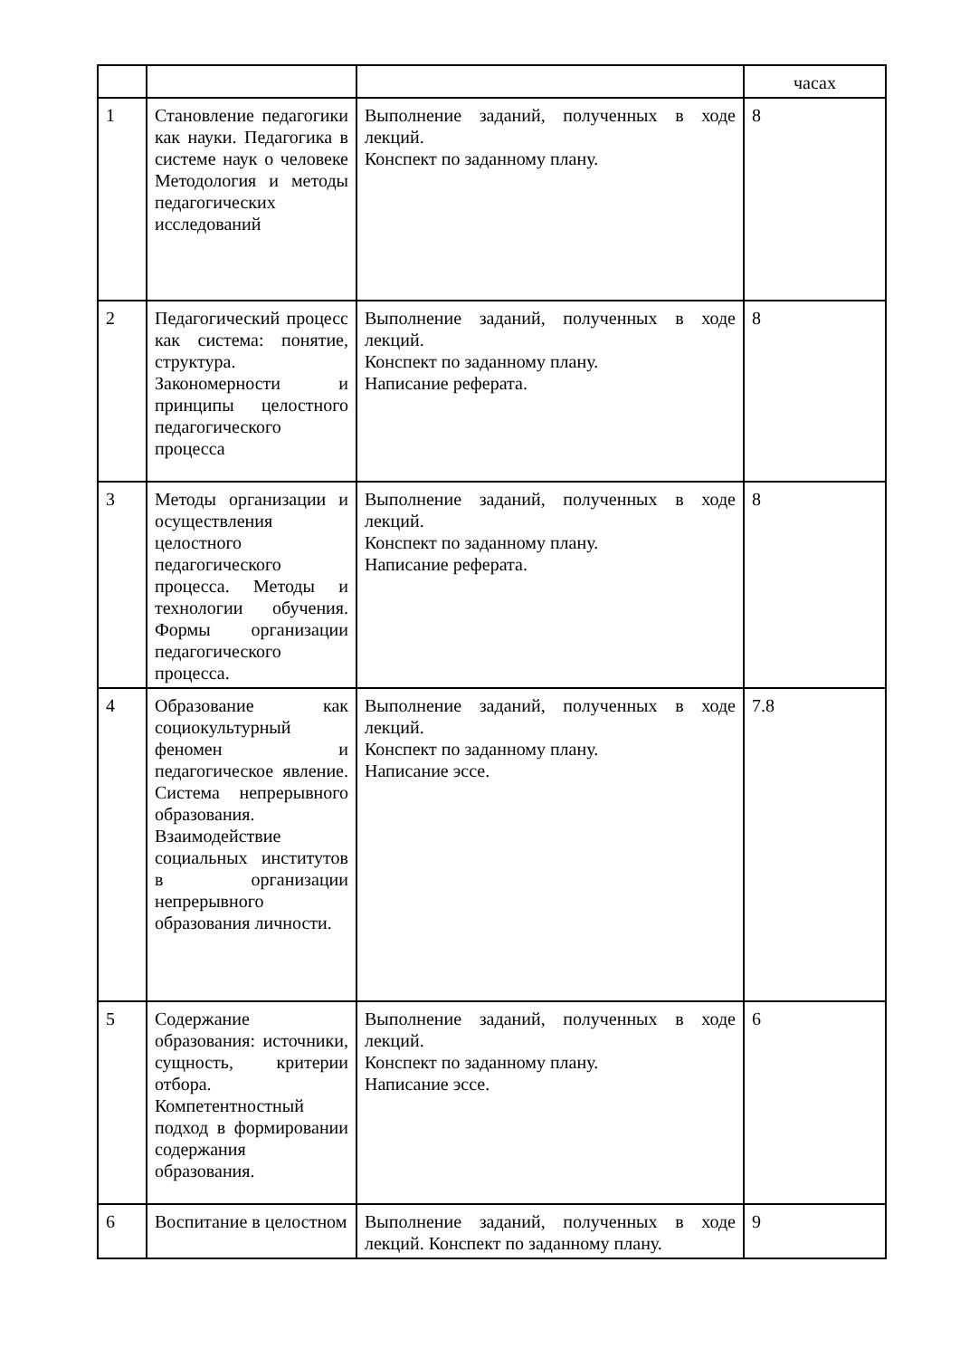| | | | часах |
| 1 | Становление педагогики как науки. Педагогика в системе наук о человеке Методология и методы педагогических исследований | Выполнение заданий, полученных в ходе лекций. Конспект по заданному плану. | 8 |
| 2 | Педагогический процесс как система: понятие, структура. Закономерности и принципы целостного педагогического процесса | Выполнение заданий, полученных в ходе лекций. Конспект по заданному плану. Написание реферата. | 8 |
| 3 | Методы организации и осуществления целостного педагогического процесса. Методы и технологии обучения. Формы организации педагогического процесса. | Выполнение заданий, полученных в ходе лекций. Конспект по заданному плану. Написание реферата. | 8 |
| 4 | Образование как социокультурный феномен и педагогическое явление. Система непрерывного образования. Взаимодействие социальных институтов в организации непрерывного образования личности. | Выполнение заданий, полученных в ходе лекций. Конспект по заданному плану. Написание эссе. | 7.8 |
| 5 | Содержание образования: источники, сущность, критерии отбора. Компетентностный подход в формировании содержания образования. | Выполнение заданий, полученных в ходе лекций. Конспект по заданному плану. Написание эссе. | 6 |
| 6 | Воспитание в целостном | Выполнение заданий, полученных в ходе лекций. Конспект по заданному плану. | 9 |